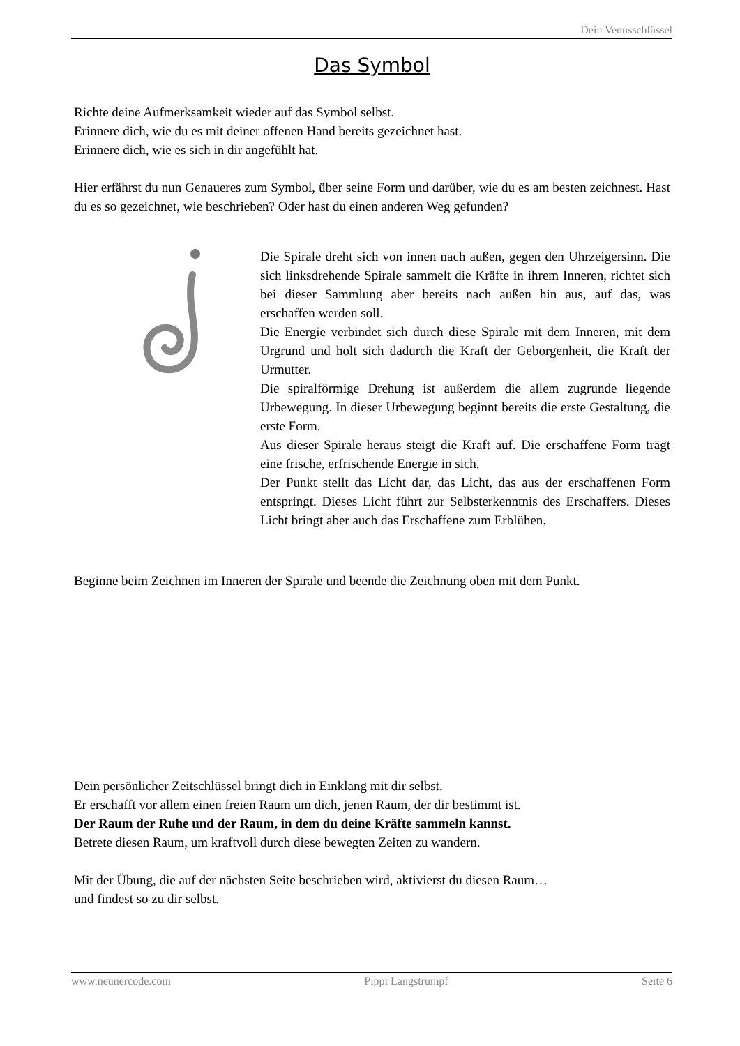Dein Venusschlüssel
Das Symbol
Richte deine Aufmerksamkeit wieder auf das Symbol selbst.
Erinnere dich, wie du es mit deiner offenen Hand bereits gezeichnet hast.
Erinnere dich, wie es sich in dir angefühlt hat.
Hier erfährst du nun Genaueres zum Symbol, über seine Form und darüber, wie du es am besten zeichnest. Hast du es so gezeichnet, wie beschrieben? Oder hast du einen anderen Weg gefunden?
Die Spirale dreht sich von innen nach außen, gegen den Uhrzeigersinn. Die sich linksdrehende Spirale sammelt die Kräfte in ihrem Inneren, richtet sich bei dieser Sammlung aber bereits nach außen hin aus, auf das, was erschaffen werden soll.
Die Energie verbindet sich durch diese Spirale mit dem Inneren, mit dem Urgrund und holt sich dadurch die Kraft der Geborgenheit, die Kraft der Urmutter.
Die spiralförmige Drehung ist außerdem die allem zugrunde liegende Urbewegung. In dieser Urbewegung beginnt bereits die erste Gestaltung, die erste Form.
Aus dieser Spirale heraus steigt die Kraft auf. Die erschaffene Form trägt eine frische, erfrischende Energie in sich.
Der Punkt stellt das Licht dar, das Licht, das aus der erschaffenen Form entspringt. Dieses Licht führt zur Selbsterkenntnis des Erschaffers. Dieses Licht bringt aber auch das Erschaffene zum Erblühen.
Beginne beim Zeichnen im Inneren der Spirale und beende die Zeichnung oben mit dem Punkt.
Dein persönlicher Zeitschlüssel bringt dich in Einklang mit dir selbst.
Er erschafft vor allem einen freien Raum um dich, jenen Raum, der dir bestimmt ist.
Der Raum der Ruhe und der Raum, in dem du deine Kräfte sammeln kannst.
Betrete diesen Raum, um kraftvoll durch diese bewegten Zeiten zu wandern.
Mit der Übung, die auf der nächsten Seite beschrieben wird, aktivierst du diesen Raum…
und findest so zu dir selbst.
www.neunercode.com Pippi Langstrumpf Seite 6